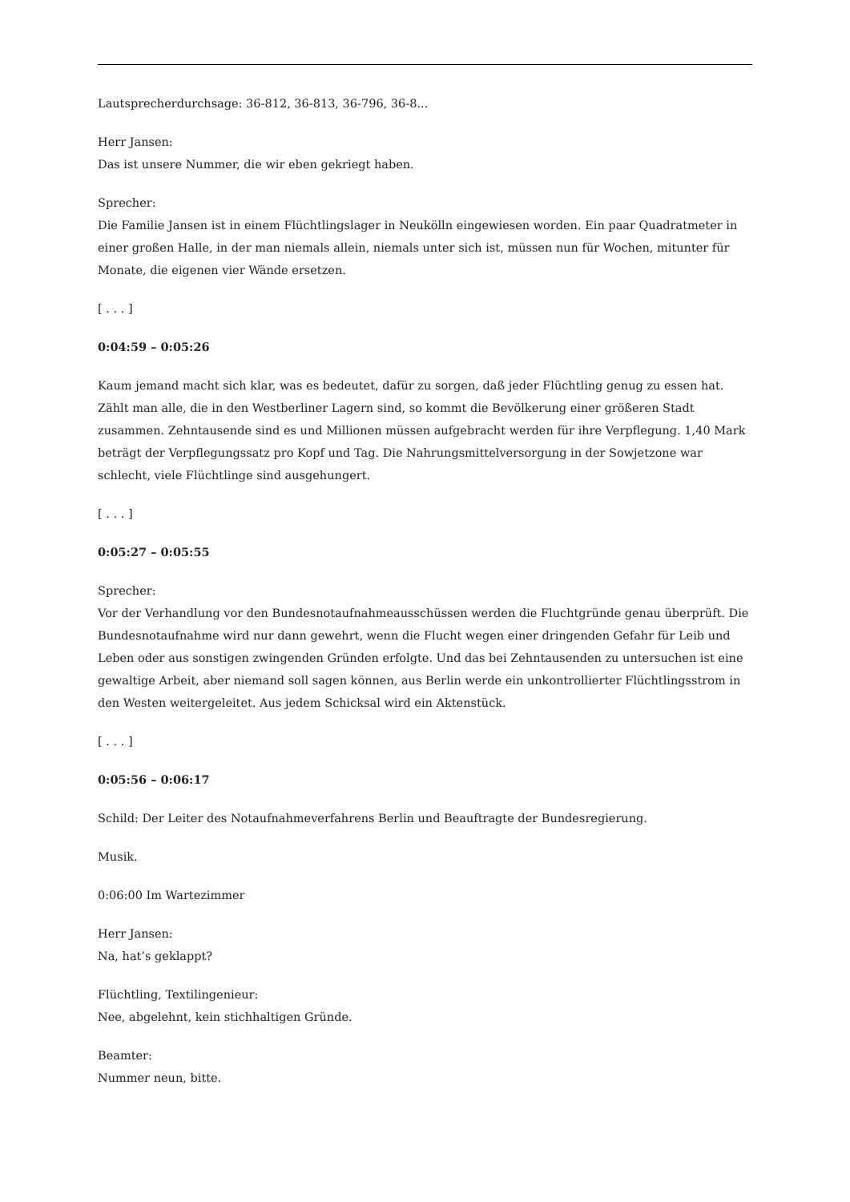Lautsprecherdurchsage: 36-812, 36-813, 36-796, 36-8...
Herr Jansen:
Das ist unsere Nummer, die wir eben gekriegt haben.
Sprecher:
Die Familie Jansen ist in einem Flüchtlingslager in Neukölln eingewiesen worden. Ein paar Quadratmeter in einer großen Halle, in der man niemals allein, niemals unter sich ist, müssen nun für Wochen, mitunter für Monate, die eigenen vier Wände ersetzen.
[ . . . ]
0:04:59 – 0:05:26
Kaum jemand macht sich klar, was es bedeutet, dafür zu sorgen, daß jeder Flüchtling genug zu essen hat. Zählt man alle, die in den Westberliner Lagern sind, so kommt die Bevölkerung einer größeren Stadt zusammen. Zehntausende sind es und Millionen müssen aufgebracht werden für ihre Verpflegung. 1,40 Mark beträgt der Verpflegungssatz pro Kopf und Tag. Die Nahrungsmittelversorgung in der Sowjetzone war schlecht, viele Flüchtlinge sind ausgehungert.
[ . . . ]
0:05:27 – 0:05:55
Sprecher:
Vor der Verhandlung vor den Bundesnotaufnahmeausschüssen werden die Fluchtgründe genau überprüft. Die Bundesnotaufnahme wird nur dann gewehrt, wenn die Flucht wegen einer dringenden Gefahr für Leib und Leben oder aus sonstigen zwingenden Gründen erfolgte. Und das bei Zehntausenden zu untersuchen ist eine gewaltige Arbeit, aber niemand soll sagen können, aus Berlin werde ein unkontrollierter Flüchtlingsstrom in den Westen weitergeleitet. Aus jedem Schicksal wird ein Aktenstück.
[ . . . ]
0:05:56 – 0:06:17
Schild: Der Leiter des Notaufnahmeverfahrens Berlin und Beauftragte der Bundesregierung.
Musik.
0:06:00 Im Wartezimmer
Herr Jansen:
Na, hat’s geklappt?
Flüchtling, Textilingenieur:
Nee, abgelehnt, kein stichhaltigen Gründe.
Beamter:
Nummer neun, bitte.